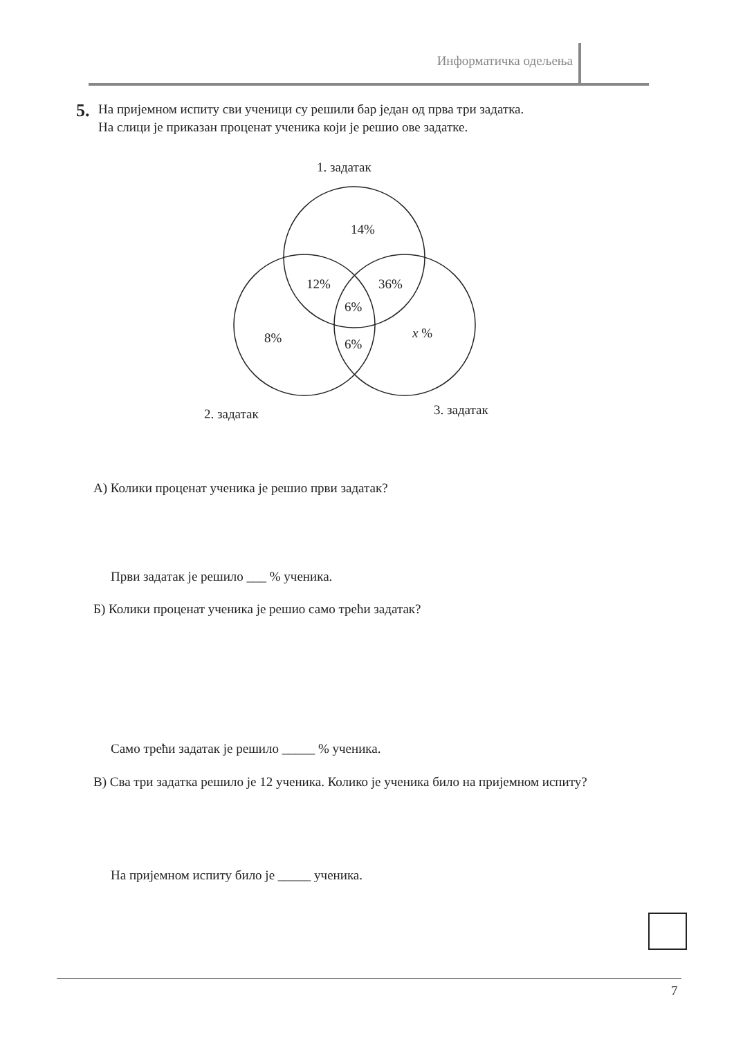Информатичка одељења
5.
На пријемном испиту сви ученици су решили бар један од прва три задатка.
На слици је приказан проценат ученика који је решио ове задатке.
1. задатак
14%
12%
36%
6%
8%
x %
6%
2. задатак
3. задатак
А) Колики проценат ученика је решио први задатак?
Први задатак је решило ___ % ученика.
Б) Колики проценат ученика је решио само трећи задатак?
Само трећи задатак је решило _____ % ученика.
В) Сва три задатка решило је 12 ученика. Колико је ученика било на пријемном испиту?
На пријемном испиту било је _____ ученика.
7